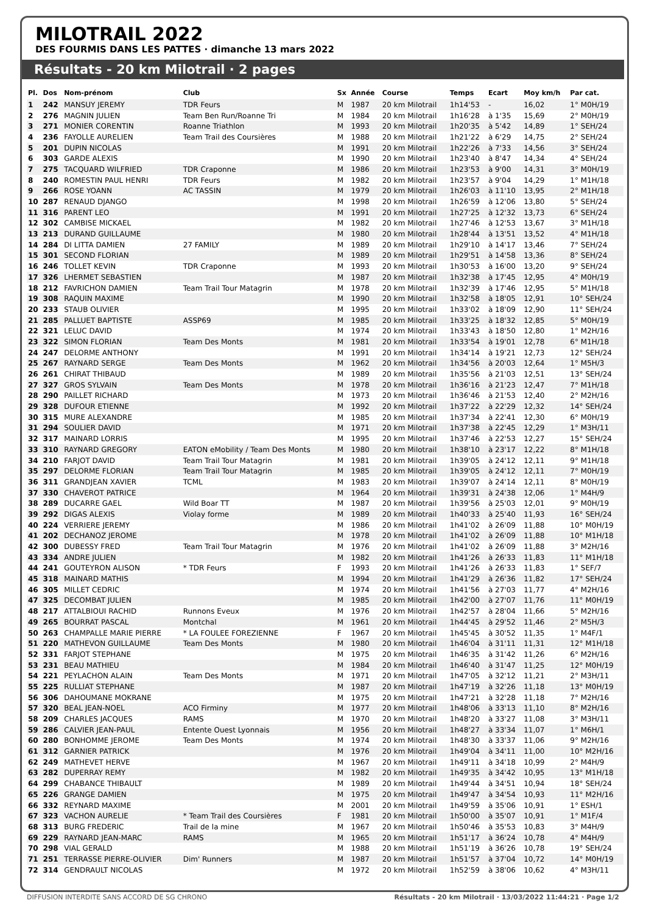MILOTRAIL 2022
DES FOURMIS DANS LES PATTES · dimanche 13 mars 2022
Résultats - 20 km Milotrail · 2 pages
| Pl. | Dos | Nom-prénom | Club | Sx | Année | Course | Temps | Ecart | Moy km/h | Par cat. |
| --- | --- | --- | --- | --- | --- | --- | --- | --- | --- | --- |
| 1 | 242 | MANSUY JEREMY | TDR Feurs | M | 1987 | 20 km Milotrail | 1h14'53 | - | 16,02 | 1° M0H/19 |
| 2 | 276 | MAGNIN JULIEN | Team Ben Run/Roanne Tri | M | 1984 | 20 km Milotrail | 1h16'28 | à 1'35 | 15,69 | 2° M0H/19 |
| 3 | 271 | MONIER CORENTIN | Roanne Triathlon | M | 1993 | 20 km Milotrail | 1h20'35 | à 5'42 | 14,89 | 1° SEH/24 |
| 4 | 236 | FAYOLLE AURELIEN | Team Trail des Coursières | M | 1988 | 20 km Milotrail | 1h21'22 | à 6'29 | 14,75 | 2° SEH/24 |
| 5 | 201 | DUPIN NICOLAS | | M | 1991 | 20 km Milotrail | 1h22'26 | à 7'33 | 14,56 | 3° SEH/24 |
| 6 | 303 | GARDE ALEXIS | | M | 1990 | 20 km Milotrail | 1h23'40 | à 8'47 | 14,34 | 4° SEH/24 |
| 7 | 275 | TACQUARD WILFRIED | TDR Craponne | M | 1986 | 20 km Milotrail | 1h23'53 | à 9'00 | 14,31 | 3° M0H/19 |
| 8 | 240 | ROMESTIN PAUL HENRI | TDR Feurs | M | 1982 | 20 km Milotrail | 1h23'57 | à 9'04 | 14,29 | 1° M1H/18 |
| 9 | 266 | ROSE YOANN | AC TASSIN | M | 1979 | 20 km Milotrail | 1h26'03 | à 11'10 | 13,95 | 2° M1H/18 |
| 10 | 287 | RENAUD DJANGO | | M | 1998 | 20 km Milotrail | 1h26'59 | à 12'06 | 13,80 | 5° SEH/24 |
| 11 | 316 | PARENT LEO | | M | 1991 | 20 km Milotrail | 1h27'25 | à 12'32 | 13,73 | 6° SEH/24 |
| 12 | 302 | CAMBISE MICKAEL | | M | 1982 | 20 km Milotrail | 1h27'46 | à 12'53 | 13,67 | 3° M1H/18 |
| 13 | 213 | DURAND GUILLAUME | | M | 1980 | 20 km Milotrail | 1h28'44 | à 13'51 | 13,52 | 4° M1H/18 |
| 14 | 284 | DI LITTA DAMIEN | 27 FAMILY | M | 1989 | 20 km Milotrail | 1h29'10 | à 14'17 | 13,46 | 7° SEH/24 |
| 15 | 301 | SECOND FLORIAN | | M | 1989 | 20 km Milotrail | 1h29'51 | à 14'58 | 13,36 | 8° SEH/24 |
| 16 | 246 | TOLLET KEVIN | TDR Craponne | M | 1993 | 20 km Milotrail | 1h30'53 | à 16'00 | 13,20 | 9° SEH/24 |
| 17 | 326 | LHERMET SEBASTIEN | | M | 1987 | 20 km Milotrail | 1h32'38 | à 17'45 | 12,95 | 4° M0H/19 |
| 18 | 212 | FAVRICHON DAMIEN | Team Trail Tour Matagrin | M | 1978 | 20 km Milotrail | 1h32'39 | à 17'46 | 12,95 | 5° M1H/18 |
| 19 | 308 | RAQUIN MAXIME | | M | 1990 | 20 km Milotrail | 1h32'58 | à 18'05 | 12,91 | 10° SEH/24 |
| 20 | 233 | STAUB OLIVIER | | M | 1995 | 20 km Milotrail | 1h33'02 | à 18'09 | 12,90 | 11° SEH/24 |
| 21 | 285 | PALLUET BAPTISTE | ASSP69 | M | 1985 | 20 km Milotrail | 1h33'25 | à 18'32 | 12,85 | 5° M0H/19 |
| 22 | 321 | LELUC DAVID | | M | 1974 | 20 km Milotrail | 1h33'43 | à 18'50 | 12,80 | 1° M2H/16 |
| 23 | 322 | SIMON FLORIAN | Team Des Monts | M | 1981 | 20 km Milotrail | 1h33'54 | à 19'01 | 12,78 | 6° M1H/18 |
| 24 | 247 | DELORME ANTHONY | | M | 1991 | 20 km Milotrail | 1h34'14 | à 19'21 | 12,73 | 12° SEH/24 |
| 25 | 267 | RAYNARD SERGE | Team Des Monts | M | 1962 | 20 km Milotrail | 1h34'56 | à 20'03 | 12,64 | 1° M5H/3 |
| 26 | 261 | CHIRAT THIBAUD | | M | 1989 | 20 km Milotrail | 1h35'56 | à 21'03 | 12,51 | 13° SEH/24 |
| 27 | 327 | GROS SYLVAIN | Team Des Monts | M | 1978 | 20 km Milotrail | 1h36'16 | à 21'23 | 12,47 | 7° M1H/18 |
| 28 | 290 | PAILLET RICHARD | | M | 1973 | 20 km Milotrail | 1h36'46 | à 21'53 | 12,40 | 2° M2H/16 |
| 29 | 328 | DUFOUR ETIENNE | | M | 1992 | 20 km Milotrail | 1h37'22 | à 22'29 | 12,32 | 14° SEH/24 |
| 30 | 315 | MURE ALEXANDRE | | M | 1985 | 20 km Milotrail | 1h37'34 | à 22'41 | 12,30 | 6° M0H/19 |
| 31 | 294 | SOULIER DAVID | | M | 1971 | 20 km Milotrail | 1h37'38 | à 22'45 | 12,29 | 1° M3H/11 |
| 32 | 317 | MAINARD LORRIS | | M | 1995 | 20 km Milotrail | 1h37'46 | à 22'53 | 12,27 | 15° SEH/24 |
| 33 | 310 | RAYNARD GREGORY | EATON eMobility / Team Des Monts | M | 1980 | 20 km Milotrail | 1h38'10 | à 23'17 | 12,22 | 8° M1H/18 |
| 34 | 210 | FARJOT DAVID | Team Trail Tour Matagrin | M | 1981 | 20 km Milotrail | 1h39'05 | à 24'12 | 12,11 | 9° M1H/18 |
| 35 | 297 | DELORME FLORIAN | Team Trail Tour Matagrin | M | 1985 | 20 km Milotrail | 1h39'05 | à 24'12 | 12,11 | 7° M0H/19 |
| 36 | 311 | GRANDJEAN XAVIER | TCML | M | 1983 | 20 km Milotrail | 1h39'07 | à 24'14 | 12,11 | 8° M0H/19 |
| 37 | 330 | CHAVEROT PATRICE | | M | 1964 | 20 km Milotrail | 1h39'31 | à 24'38 | 12,06 | 1° M4H/9 |
| 38 | 289 | DUCARRE GAEL | Wild Boar TT | M | 1987 | 20 km Milotrail | 1h39'56 | à 25'03 | 12,01 | 9° M0H/19 |
| 39 | 292 | DIGAS ALEXIS | Violay forme | M | 1989 | 20 km Milotrail | 1h40'33 | à 25'40 | 11,93 | 16° SEH/24 |
| 40 | 224 | VERRIERE JEREMY | | M | 1986 | 20 km Milotrail | 1h41'02 | à 26'09 | 11,88 | 10° M0H/19 |
| 41 | 202 | DECHANOZ JEROME | | M | 1978 | 20 km Milotrail | 1h41'02 | à 26'09 | 11,88 | 10° M1H/18 |
| 42 | 300 | DUBESSY FRED | Team Trail Tour Matagrin | M | 1976 | 20 km Milotrail | 1h41'02 | à 26'09 | 11,88 | 3° M2H/16 |
| 43 | 334 | ANDRE JULIEN | | M | 1982 | 20 km Milotrail | 1h41'26 | à 26'33 | 11,83 | 11° M1H/18 |
| 44 | 241 | GOUTEYRON ALISON | * TDR Feurs | F | 1993 | 20 km Milotrail | 1h41'26 | à 26'33 | 11,83 | 1° SEF/7 |
| 45 | 318 | MAINARD MATHIS | | M | 1994 | 20 km Milotrail | 1h41'29 | à 26'36 | 11,82 | 17° SEH/24 |
| 46 | 305 | MILLET CEDRIC | | M | 1974 | 20 km Milotrail | 1h41'56 | à 27'03 | 11,77 | 4° M2H/16 |
| 47 | 325 | DECOMBAT JULIEN | | M | 1985 | 20 km Milotrail | 1h42'00 | à 27'07 | 11,76 | 11° M0H/19 |
| 48 | 217 | ATTALBIOUI RACHID | Runnons Eveux | M | 1976 | 20 km Milotrail | 1h42'57 | à 28'04 | 11,66 | 5° M2H/16 |
| 49 | 265 | BOURRAT PASCAL | Montchal | M | 1961 | 20 km Milotrail | 1h44'45 | à 29'52 | 11,46 | 2° M5H/3 |
| 50 | 263 | CHAMPALLE MARIE PIERRE | * LA FOULEE FOREZIENNE | F | 1967 | 20 km Milotrail | 1h45'45 | à 30'52 | 11,35 | 1° M4F/1 |
| 51 | 220 | MATHEVON GUILLAUME | Team Des Monts | M | 1980 | 20 km Milotrail | 1h46'04 | à 31'11 | 11,31 | 12° M1H/18 |
| 52 | 331 | FARJOT STEPHANE | | M | 1975 | 20 km Milotrail | 1h46'35 | à 31'42 | 11,26 | 6° M2H/16 |
| 53 | 231 | BEAU MATHIEU | | M | 1984 | 20 km Milotrail | 1h46'40 | à 31'47 | 11,25 | 12° M0H/19 |
| 54 | 221 | PEYLACHON ALAIN | Team Des Monts | M | 1971 | 20 km Milotrail | 1h47'05 | à 32'12 | 11,21 | 2° M3H/11 |
| 55 | 225 | RULLIAT STEPHANE | | M | 1987 | 20 km Milotrail | 1h47'19 | à 32'26 | 11,18 | 13° M0H/19 |
| 56 | 306 | DAHOUMANE MOKRANE | | M | 1975 | 20 km Milotrail | 1h47'21 | à 32'28 | 11,18 | 7° M2H/16 |
| 57 | 320 | BEAL JEAN-NOEL | ACO Firminy | M | 1977 | 20 km Milotrail | 1h48'06 | à 33'13 | 11,10 | 8° M2H/16 |
| 58 | 209 | CHARLES JACQUES | RAMS | M | 1970 | 20 km Milotrail | 1h48'20 | à 33'27 | 11,08 | 3° M3H/11 |
| 59 | 286 | CALVIER JEAN-PAUL | Entente Ouest Lyonnais | M | 1956 | 20 km Milotrail | 1h48'27 | à 33'34 | 11,07 | 1° M6H/1 |
| 60 | 280 | BONHOMME JEROME | Team Des Monts | M | 1974 | 20 km Milotrail | 1h48'30 | à 33'37 | 11,06 | 9° M2H/16 |
| 61 | 312 | GARNIER PATRICK | | M | 1976 | 20 km Milotrail | 1h49'04 | à 34'11 | 11,00 | 10° M2H/16 |
| 62 | 249 | MATHEVET HERVE | | M | 1967 | 20 km Milotrail | 1h49'11 | à 34'18 | 10,99 | 2° M4H/9 |
| 63 | 282 | DUPERRAY REMY | | M | 1982 | 20 km Milotrail | 1h49'35 | à 34'42 | 10,95 | 13° M1H/18 |
| 64 | 299 | CHABANCE THIBAULT | | M | 1989 | 20 km Milotrail | 1h49'44 | à 34'51 | 10,94 | 18° SEH/24 |
| 65 | 226 | GRANGE DAMIEN | | M | 1975 | 20 km Milotrail | 1h49'47 | à 34'54 | 10,93 | 11° M2H/16 |
| 66 | 332 | REYNARD MAXIME | | M | 2001 | 20 km Milotrail | 1h49'59 | à 35'06 | 10,91 | 1° ESH/1 |
| 67 | 323 | VACHON AURELIE | * Team Trail des Coursières | F | 1981 | 20 km Milotrail | 1h50'00 | à 35'07 | 10,91 | 1° M1F/4 |
| 68 | 313 | BURG FREDERIC | Trail de la mine | M | 1967 | 20 km Milotrail | 1h50'46 | à 35'53 | 10,83 | 3° M4H/9 |
| 69 | 229 | RAYNARD JEAN-MARC | RAMS | M | 1965 | 20 km Milotrail | 1h51'17 | à 36'24 | 10,78 | 4° M4H/9 |
| 70 | 298 | VIAL GERALD | | M | 1988 | 20 km Milotrail | 1h51'19 | à 36'26 | 10,78 | 19° SEH/24 |
| 71 | 251 | TERRASSE PIERRE-OLIVIER | Dim' Runners | M | 1987 | 20 km Milotrail | 1h51'57 | à 37'04 | 10,72 | 14° M0H/19 |
| 72 | 314 | GENDRAULT NICOLAS | | M | 1972 | 20 km Milotrail | 1h52'59 | à 38'06 | 10,62 | 4° M3H/11 |
DIFFUSION INTERDITE SANS ACCORD DE SG CHRONO Résultats - 20 km Milotrail · 13/03/2022 11:44:21 · Page 1/2